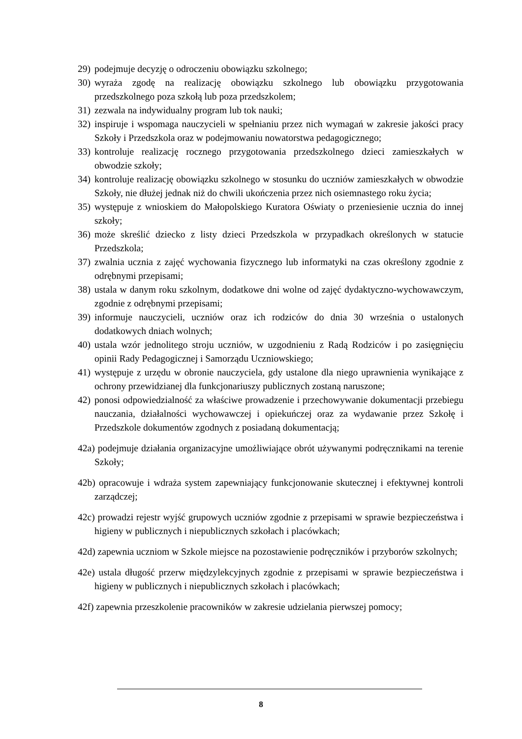29) podejmuje decyzję o odroczeniu obowiązku szkolnego;
30) wyraża zgodę na realizację obowiązku szkolnego lub obowiązku przygotowania przedszkolnego poza szkołą lub poza przedszkolem;
31) zezwala na indywidualny program lub tok nauki;
32) inspiruje i wspomaga nauczycieli w spełnianiu przez nich wymagań w zakresie jakości pracy Szkoły i Przedszkola oraz w podejmowaniu nowatorstwa pedagogicznego;
33) kontroluje realizację rocznego przygotowania przedszkolnego dzieci zamieszkałych w obwodzie szkoły;
34) kontroluje realizację obowiązku szkolnego w stosunku do uczniów zamieszkałych w obwodzie Szkoły, nie dłużej jednak niż do chwili ukończenia przez nich osiemnastego roku życia;
35) występuje z wnioskiem do Małopolskiego Kuratora Oświaty o przeniesienie ucznia do innej szkoły;
36) może skreślić dziecko z listy dzieci Przedszkola w przypadkach określonych w statucie Przedszkola;
37) zwalnia ucznia z zajęć wychowania fizycznego lub informatyki na czas określony zgodnie z odrębnymi przepisami;
38) ustala w danym roku szkolnym, dodatkowe dni wolne od zajęć dydaktyczno-wychowawczym, zgodnie z odrębnymi przepisami;
39) informuje nauczycieli, uczniów oraz ich rodziców do dnia 30 września o ustalonych dodatkowych dniach wolnych;
40) ustala wzór jednolitego stroju uczniów, w uzgodnieniu z Radą Rodziców i po zasięgnięciu opinii Rady Pedagogicznej i Samorządu Uczniowskiego;
41) występuje z urzędu w obronie nauczyciela, gdy ustalone dla niego uprawnienia wynikające z ochrony przewidzianej dla funkcjonariuszy publicznych zostaną naruszone;
42) ponosi odpowiedzialność za właściwe prowadzenie i przechowywanie dokumentacji przebiegu nauczania, działalności wychowawczej i opiekuńczej oraz za wydawanie przez Szkołę i Przedszkole dokumentów zgodnych z posiadaną dokumentacją;
42a) podejmuje działania organizacyjne umożliwiające obrót używanymi podręcznikami na terenie Szkoły;
42b) opracowuje i wdraża system zapewniający funkcjonowanie skutecznej i efektywnej kontroli zarządczej;
42c) prowadzi rejestr wyjść grupowych uczniów zgodnie z przepisami w sprawie bezpieczeństwa i higieny w publicznych i niepublicznych szkołach i placówkach;
42d) zapewnia uczniom w Szkole miejsce na pozostawienie podręczników i przyborów szkolnych;
42e) ustala długość przerw międzylekcyjnych zgodnie z przepisami w sprawie bezpieczeństwa i higieny w publicznych i niepublicznych szkołach i placówkach;
42f) zapewnia przeszkolenie pracowników w zakresie udzielania pierwszej pomocy;
8